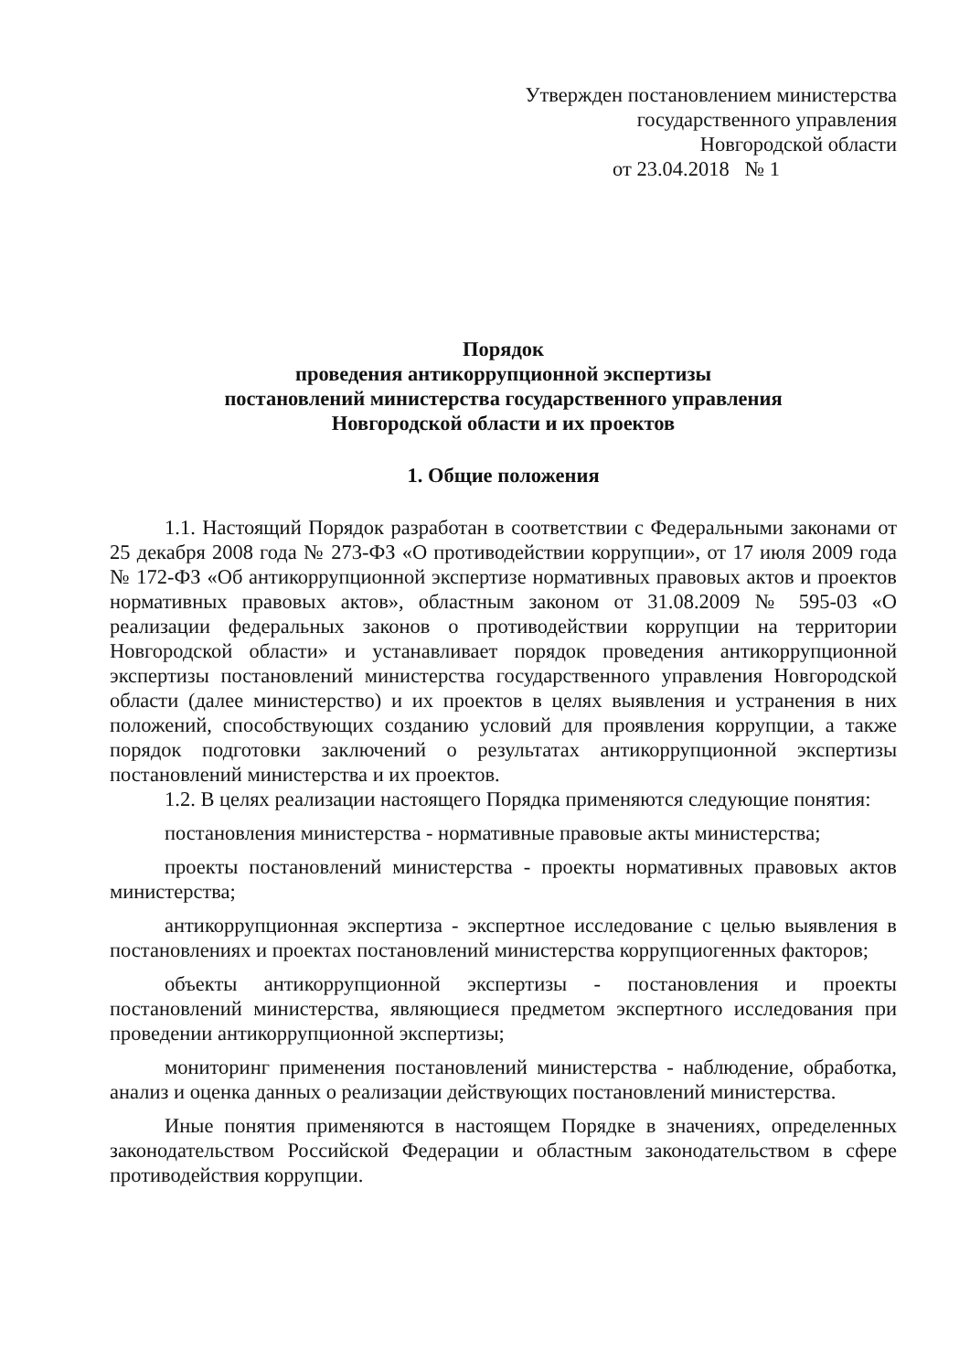Утвержден постановлением министерства
государственного управления
Новгородской области
от 23.04.2018 № 1
Порядок
проведения антикоррупционной экспертизы
постановлений министерства государственного управления
Новгородской области и их проектов
1. Общие положения
1.1. Настоящий Порядок разработан в соответствии с Федеральными законами от 25 декабря 2008 года № 273-ФЗ «О противодействии коррупции», от 17 июля 2009 года № 172-ФЗ «Об антикоррупционной экспертизе нормативных правовых актов и проектов нормативных правовых актов», областным законом от 31.08.2009 № 595-03 «О реализации федеральных законов о противодействии коррупции на территории Новгородской области» и устанавливает порядок проведения антикоррупционной экспертизы постановлений министерства государственного управления Новгородской области (далее министерство) и их проектов в целях выявления и устранения в них положений, способствующих созданию условий для проявления коррупции, а также порядок подготовки заключений о результатах антикоррупционной экспертизы постановлений министерства и их проектов.
1.2. В целях реализации настоящего Порядка применяются следующие понятия:
постановления министерства - нормативные правовые акты министерства;
проекты постановлений министерства - проекты нормативных правовых актов министерства;
антикоррупционная экспертиза - экспертное исследование с целью выявления в постановлениях и проектах постановлений министерства коррупциогенных факторов;
объекты антикоррупционной экспертизы - постановления и проекты постановлений министерства, являющиеся предметом экспертного исследования при проведении антикоррупционной экспертизы;
мониторинг применения постановлений министерства - наблюдение, обработка, анализ и оценка данных о реализации действующих постановлений министерства.
Иные понятия применяются в настоящем Порядке в значениях, определенных законодательством Российской Федерации и областным законодательством в сфере противодействия коррупции.